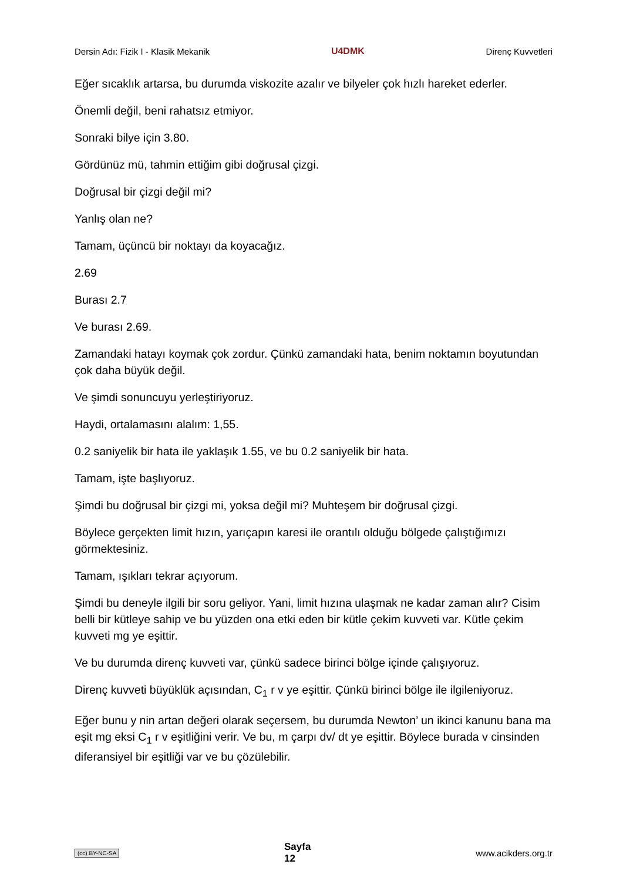Dersin Adı: Fizik I - Klasik Mekanik U4DMK Direnç Kuvvetleri
Eğer sıcaklık artarsa, bu durumda viskozite azalır ve bilyeler çok hızlı hareket ederler.
Önemli değil, beni rahatsız etmiyor.
Sonraki bilye için 3.80.
Gördünüz mü, tahmin ettiğim gibi doğrusal çizgi.
Doğrusal bir çizgi değil mi?
Yanlış olan ne?
Tamam, üçüncü bir noktayı da koyacağız.
2.69
Burası 2.7
Ve burası 2.69.
Zamandaki hatayı koymak çok zordur. Çünkü zamandaki hata, benim noktamın boyutundan çok daha büyük değil.
Ve şimdi sonuncuyu yerleştiriyoruz.
Haydi, ortalamasını alalım: 1,55.
0.2 saniyelik bir hata ile yaklaşık 1.55, ve bu 0.2 saniyelik bir hata.
Tamam, işte başlıyoruz.
Şimdi bu doğrusal bir çizgi mi, yoksa değil mi? Muhteşem bir doğrusal çizgi.
Böylece gerçekten limit hızın, yarıçapın karesi ile orantılı olduğu bölgede çalıştığımızı görmektesiniz.
Tamam, ışıkları tekrar açıyorum.
Şimdi bu deneyle ilgili bir soru geliyor. Yani, limit hızına ulaşmak ne kadar zaman alır? Cisim belli bir kütleye sahip ve bu yüzden ona etki eden bir kütle çekim kuvveti var. Kütle çekim kuvveti mg ye eşittir.
Ve bu durumda direnç kuvveti var, çünkü sadece birinci bölge içinde çalışıyoruz.
Direnç kuvveti büyüklük açısından, C<sub>1</sub> r v ye eşittir. Çünkü birinci bölge ile ilgileniyoruz.
Eğer bunu y nin artan değeri olarak seçersem, bu durumda Newton’ un ikinci kanunu bana ma eşit mg eksi C<sub>1</sub> r v eşitliğini verir. Ve bu, m çarpı dv/ dt ye eşittir. Böylece burada v cinsinden diferansiyel bir eşitliği var ve bu çözülebilir.
(cc) BY-NC-SA Sayfa
12 www.acikders.org.tr